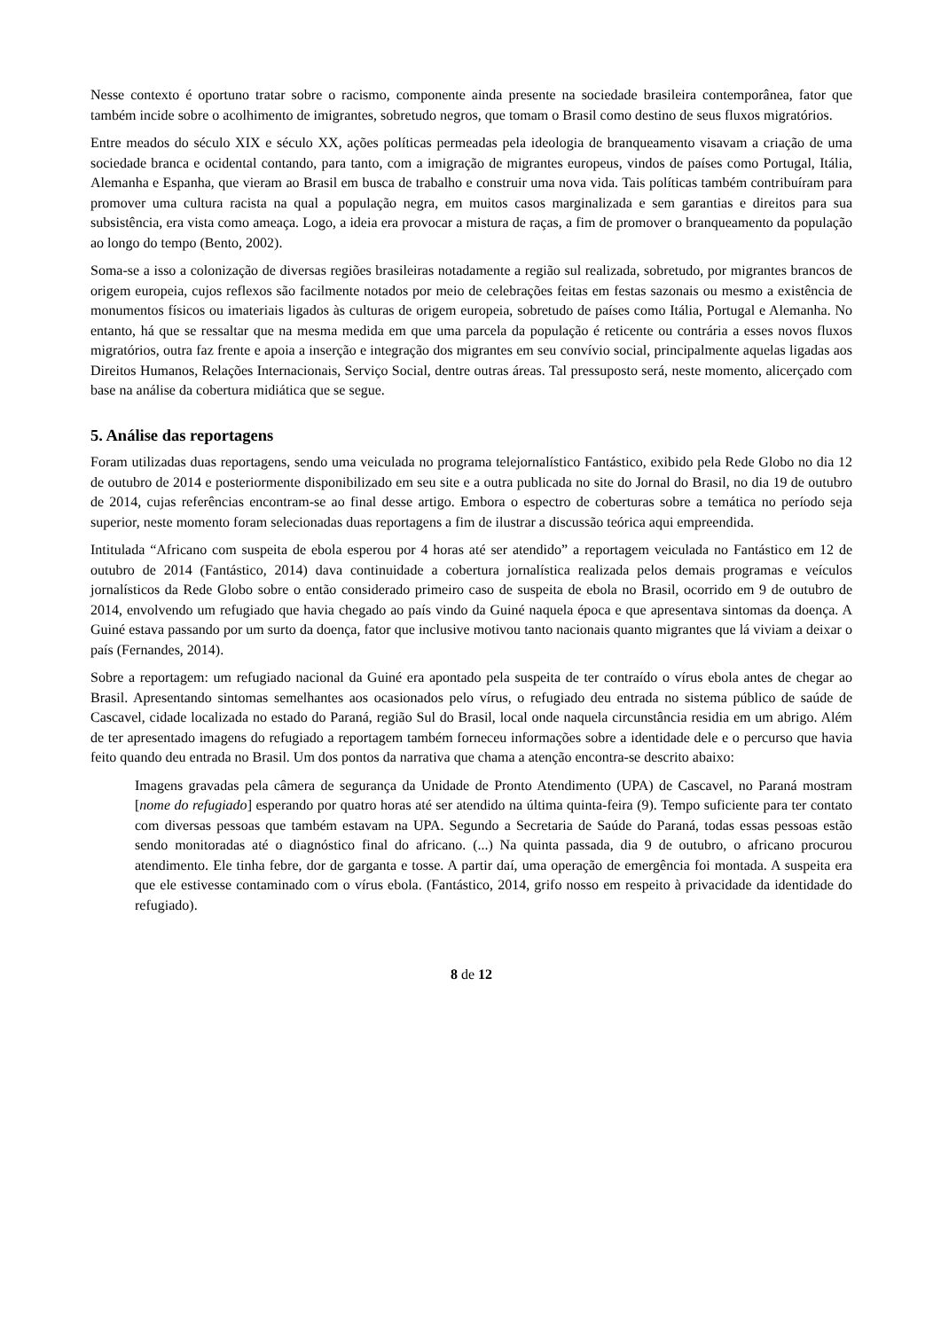Nesse contexto é oportuno tratar sobre o racismo, componente ainda presente na sociedade brasileira contemporânea, fator que também incide sobre o acolhimento de imigrantes, sobretudo negros, que tomam o Brasil como destino de seus fluxos migratórios.
Entre meados do século XIX e século XX, ações políticas permeadas pela ideologia de branqueamento visavam a criação de uma sociedade branca e ocidental contando, para tanto, com a imigração de migrantes europeus, vindos de países como Portugal, Itália, Alemanha e Espanha, que vieram ao Brasil em busca de trabalho e construir uma nova vida. Tais políticas também contribuíram para promover uma cultura racista na qual a população negra, em muitos casos marginalizada e sem garantias e direitos para sua subsistência, era vista como ameaça. Logo, a ideia era provocar a mistura de raças, a fim de promover o branqueamento da população ao longo do tempo (Bento, 2002).
Soma-se a isso a colonização de diversas regiões brasileiras notadamente a região sul realizada, sobretudo, por migrantes brancos de origem europeia, cujos reflexos são facilmente notados por meio de celebrações feitas em festas sazonais ou mesmo a existência de monumentos físicos ou imateriais ligados às culturas de origem europeia, sobretudo de países como Itália, Portugal e Alemanha. No entanto, há que se ressaltar que na mesma medida em que uma parcela da população é reticente ou contrária a esses novos fluxos migratórios, outra faz frente e apoia a inserção e integração dos migrantes em seu convívio social, principalmente aquelas ligadas aos Direitos Humanos, Relações Internacionais, Serviço Social, dentre outras áreas. Tal pressuposto será, neste momento, alicerçado com base na análise da cobertura midiática que se segue.
5. Análise das reportagens
Foram utilizadas duas reportagens, sendo uma veiculada no programa telejornalístico Fantástico, exibido pela Rede Globo no dia 12 de outubro de 2014 e posteriormente disponibilizado em seu site e a outra publicada no site do Jornal do Brasil, no dia 19 de outubro de 2014, cujas referências encontram-se ao final desse artigo. Embora o espectro de coberturas sobre a temática no período seja superior, neste momento foram selecionadas duas reportagens a fim de ilustrar a discussão teórica aqui empreendida.
Intitulada “Africano com suspeita de ebola esperou por 4 horas até ser atendido” a reportagem veiculada no Fantástico em 12 de outubro de 2014 (Fantástico, 2014) dava continuidade a cobertura jornalística realizada pelos demais programas e veículos jornalísticos da Rede Globo sobre o então considerado primeiro caso de suspeita de ebola no Brasil, ocorrido em 9 de outubro de 2014, envolvendo um refugiado que havia chegado ao país vindo da Guiné naquela época e que apresentava sintomas da doença. A Guiné estava passando por um surto da doença, fator que inclusive motivou tanto nacionais quanto migrantes que lá viviam a deixar o país (Fernandes, 2014).
Sobre a reportagem: um refugiado nacional da Guiné era apontado pela suspeita de ter contraído o vírus ebola antes de chegar ao Brasil. Apresentando sintomas semelhantes aos ocasionados pelo vírus, o refugiado deu entrada no sistema público de saúde de Cascavel, cidade localizada no estado do Paraná, região Sul do Brasil, local onde naquela circunstância residia em um abrigo. Além de ter apresentado imagens do refugiado a reportagem também forneceu informações sobre a identidade dele e o percurso que havia feito quando deu entrada no Brasil. Um dos pontos da narrativa que chama a atenção encontra-se descrito abaixo:
Imagens gravadas pela câmera de segurança da Unidade de Pronto Atendimento (UPA) de Cascavel, no Paraná mostram [nome do refugiado] esperando por quatro horas até ser atendido na última quinta-feira (9). Tempo suficiente para ter contato com diversas pessoas que também estavam na UPA. Segundo a Secretaria de Saúde do Paraná, todas essas pessoas estão sendo monitoradas até o diagnóstico final do africano. (...) Na quinta passada, dia 9 de outubro, o africano procurou atendimento. Ele tinha febre, dor de garganta e tosse. A partir daí, uma operação de emergência foi montada. A suspeita era que ele estivesse contaminado com o vírus ebola. (Fantástico, 2014, grifo nosso em respeito à privacidade da identidade do refugiado).
8 de 12